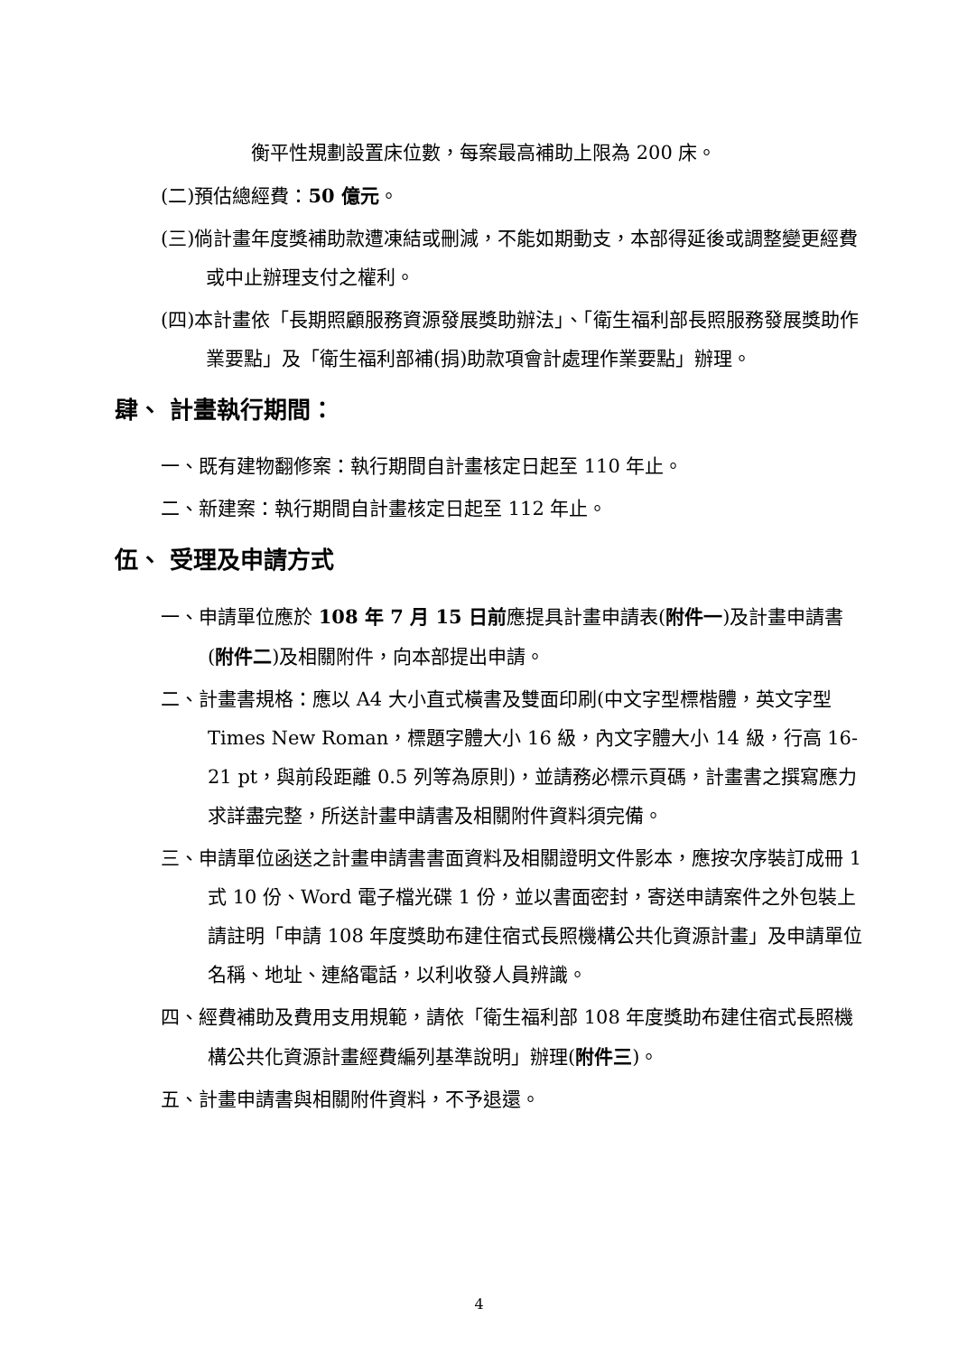衡平性規劃設置床位數，每案最高補助上限為 200 床。
(二)預估總經費：50 億元。
(三)倘計畫年度獎補助款遭凍結或刪減，不能如期動支，本部得延後或調整變更經費或中止辦理支付之權利。
(四)本計畫依「長期照顧服務資源發展獎助辦法」、「衛生福利部長照服務發展獎助作業要點」及「衛生福利部補(捐)助款項會計處理作業要點」辦理。
肆、 計畫執行期間：
一、既有建物翻修案：執行期間自計畫核定日起至 110 年止。
二、新建案：執行期間自計畫核定日起至 112 年止。
伍、 受理及申請方式
一、申請單位應於 108 年 7 月 15 日前應提具計畫申請表(附件一)及計畫申請書(附件二)及相關附件，向本部提出申請。
二、計畫書規格：應以 A4 大小直式橫書及雙面印刷(中文字型標楷體，英文字型 Times New Roman，標題字體大小 16 級，內文字體大小 14 級，行高 16-21 pt，與前段距離 0.5 列等為原則)，並請務必標示頁碼，計畫書之撰寫應力求詳盡完整，所送計畫申請書及相關附件資料須完備。
三、申請單位函送之計畫申請書書面資料及相關證明文件影本，應按次序裝訂成冊 1 式 10 份、Word 電子檔光碟 1 份，並以書面密封，寄送申請案件之外包裝上請註明「申請 108 年度獎助布建住宿式長照機構公共化資源計畫」及申請單位名稱、地址、連絡電話，以利收發人員辨識。
四、經費補助及費用支用規範，請依「衛生福利部 108 年度獎助布建住宿式長照機構公共化資源計畫經費編列基準說明」辦理(附件三)。
五、計畫申請書與相關附件資料，不予退還。
4